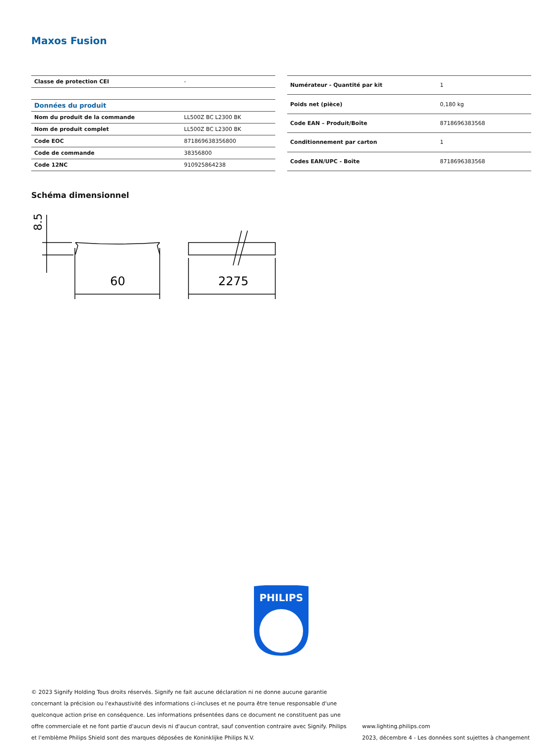Maxos Fusion
| Classe de protection CEI | - |
| Données du produit | |
| Nom du produit de la commande | LL500Z BC L2300 BK |
| Nom de produit complet | LL500Z BC L2300 BK |
| Code EOC | 871869638356800 |
| Code de commande | 38356800 |
| Code 12NC | 910925864238 |
| Numérateur - Quantité par kit | 1 |
| Poids net (pièce) | 0,180 kg |
| Code EAN – Produit/Boîte | 8718696383568 |
| Conditionnement par carton | 1 |
| Codes EAN/UPC - Boîte | 8718696383568 |
Schéma dimensionnel
60
2275
8.5
PHILIPS
© 2023 Signify Holding Tous droits réservés. Signify ne fait aucune déclaration ni ne donne aucune garantie concernant la précision ou l'exhaustivité des informations ci-incluses et ne pourra être tenue responsable d'une quelconque action prise en conséquence. Les informations présentées dans ce document ne constituent pas une offre commerciale et ne font partie d'aucun devis ni d'aucun contrat, sauf convention contraire avec Signify. Philips et l'emblème Philips Shield sont des marques déposées de Koninklijke Philips N.V.
www.lighting.philips.com
2023, décembre 4 - Les données sont sujettes à changement